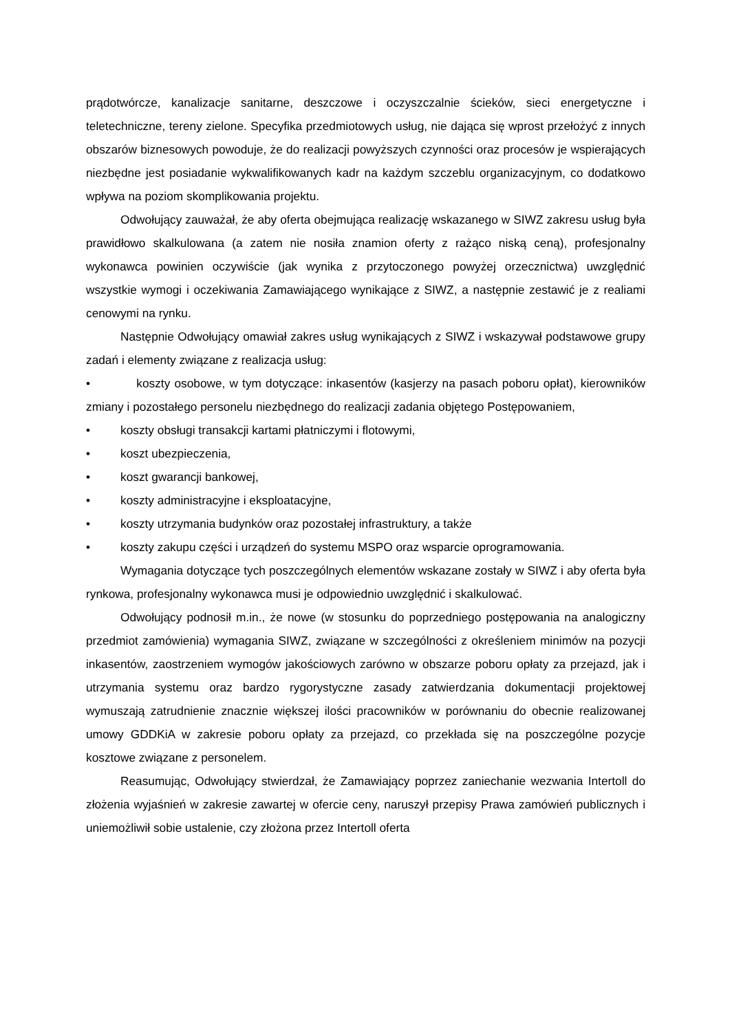prądotwórcze, kanalizacje sanitarne, deszczowe i oczyszczalnie ścieków, sieci energetyczne i teletechniczne, tereny zielone. Specyfika przedmiotowych usług, nie dająca się wprost przełożyć z innych obszarów biznesowych powoduje, że do realizacji powyższych czynności oraz procesów je wspierających niezbędne jest posiadanie wykwalifikowanych kadr na każdym szczeblu organizacyjnym, co dodatkowo wpływa na poziom skomplikowania projektu.
Odwołujący zauważał, że aby oferta obejmująca realizację wskazanego w SIWZ zakresu usług była prawidłowo skalkulowana (a zatem nie nosiła znamion oferty z rażąco niską ceną), profesjonalny wykonawca powinien oczywiście (jak wynika z przytoczonego powyżej orzecznictwa) uwzględnić wszystkie wymogi i oczekiwania Zamawiającego wynikające z SIWZ, a następnie zestawić je z realiami cenowymi na rynku.
Następnie Odwołujący omawiał zakres usług wynikających z SIWZ i wskazywał podstawowe grupy zadań i elementy związane z realizacja usług:
• koszty osobowe, w tym dotyczące: inkasentów (kasjerzy na pasach poboru opłat), kierowników zmiany i pozostałego personelu niezbędnego do realizacji zadania objętego Postępowaniem,
• koszty obsługi transakcji kartami płatniczymi i flotowymi,
• koszt ubezpieczenia,
• koszt gwarancji bankowej,
• koszty administracyjne i eksploatacyjne,
• koszty utrzymania budynków oraz pozostałej infrastruktury, a także
• koszty zakupu części i urządzeń do systemu MSPO oraz wsparcie oprogramowania.
Wymagania dotyczące tych poszczególnych elementów wskazane zostały w SIWZ i aby oferta była rynkowa, profesjonalny wykonawca musi je odpowiednio uwzględnić i skalkulować.
Odwołujący podnosił m.in., że nowe (w stosunku do poprzedniego postępowania na analogiczny przedmiot zamówienia) wymagania SIWZ, związane w szczególności z określeniem minimów na pozycji inkasentów, zaostrzeniem wymogów jakościowych zarówno w obszarze poboru opłaty za przejazd, jak i utrzymania systemu oraz bardzo rygorystyczne zasady zatwierdzania dokumentacji projektowej wymuszają zatrudnienie znacznie większej ilości pracowników w porównaniu do obecnie realizowanej umowy GDDKiA w zakresie poboru opłaty za przejazd, co przekłada się na poszczególne pozycje kosztowe związane z personelem.
Reasumując, Odwołujący stwierdzał, że Zamawiający poprzez zaniechanie wezwania Intertoll do złożenia wyjaśnień w zakresie zawartej w ofercie ceny, naruszył przepisy Prawa zamówień publicznych i uniemożliwił sobie ustalenie, czy złożona przez Intertoll oferta